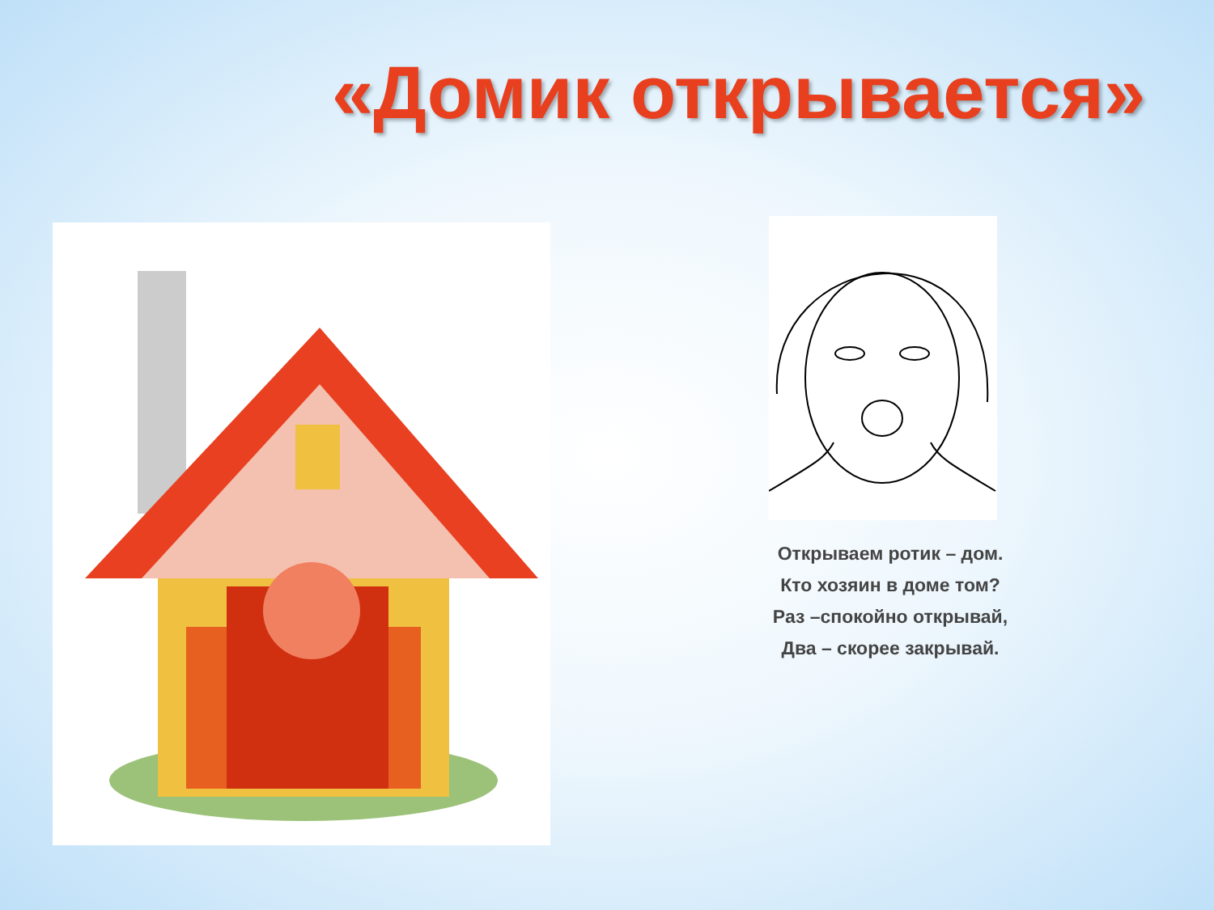«Домик открывается»
Открываем ротик – дом.
Кто хозяин в доме том?
Раз –спокойно открывай,
Два – скорее закрывай.